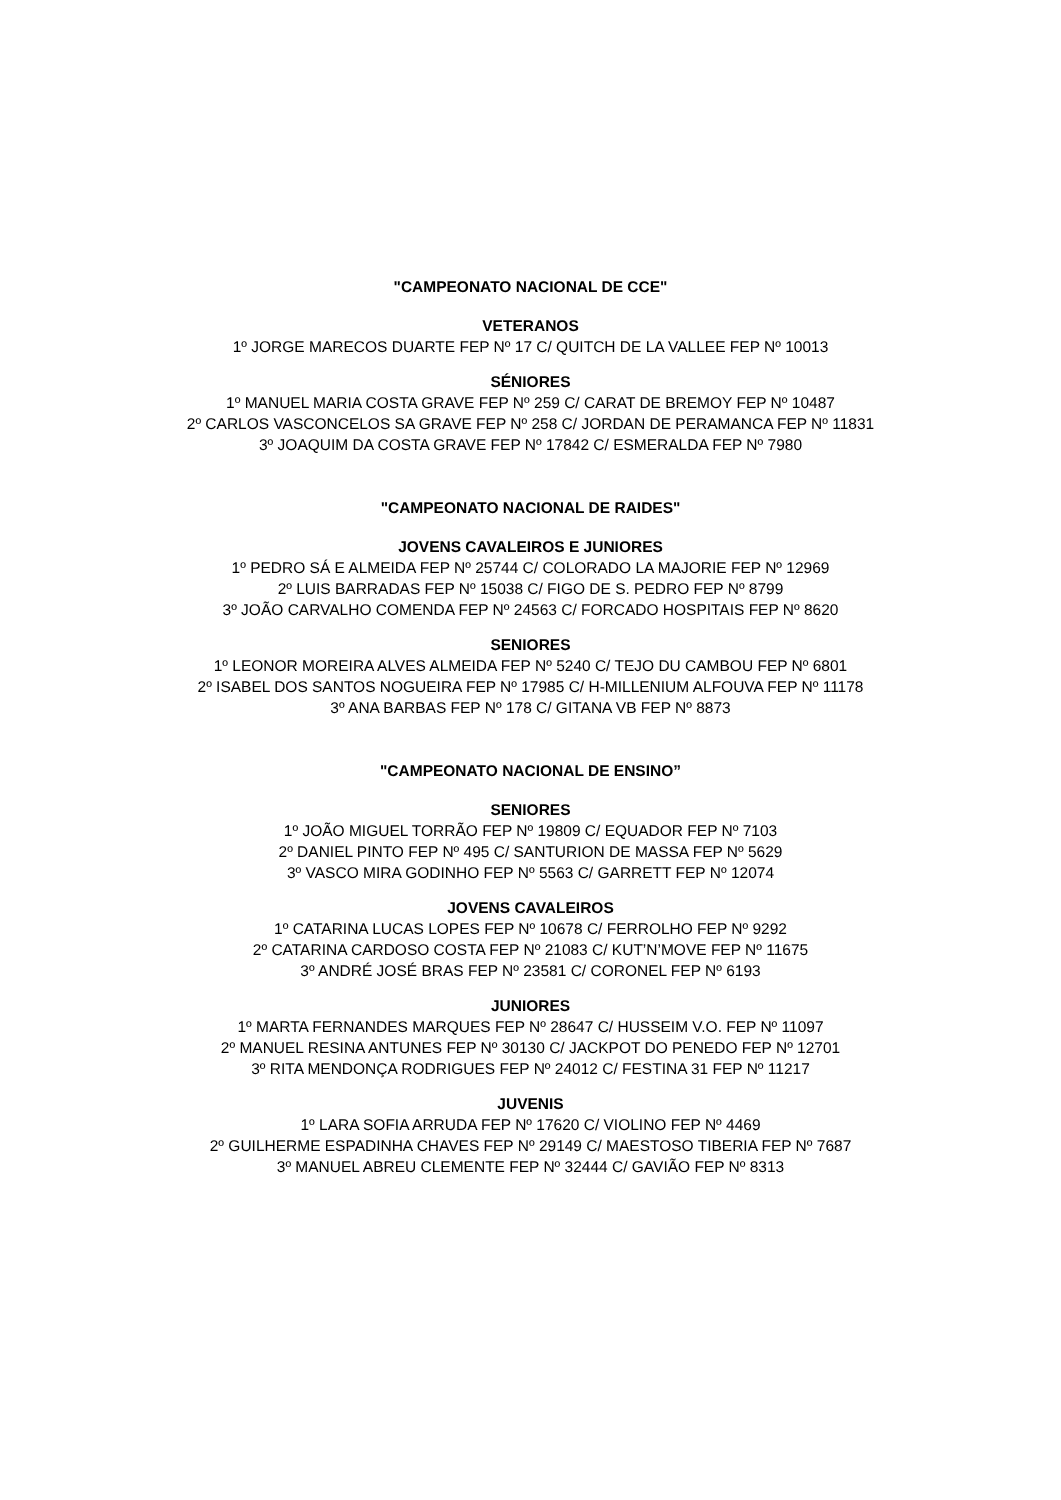"CAMPEONATO NACIONAL DE CCE"
VETERANOS
1º JORGE MARECOS DUARTE FEP Nº 17 C/ QUITCH DE LA VALLEE FEP Nº 10013
SÉNIORES
1º MANUEL MARIA COSTA GRAVE FEP Nº 259 C/ CARAT DE BREMOY FEP Nº 10487
2º CARLOS VASCONCELOS SA GRAVE FEP Nº 258 C/ JORDAN DE PERAMANCA FEP Nº 11831
3º JOAQUIM DA COSTA GRAVE FEP Nº 17842 C/ ESMERALDA FEP Nº 7980
"CAMPEONATO NACIONAL DE RAIDES"
JOVENS CAVALEIROS E JUNIORES
1º PEDRO SÁ E ALMEIDA FEP Nº 25744 C/ COLORADO LA MAJORIE FEP Nº 12969
2º LUIS BARRADAS FEP Nº 15038 C/ FIGO DE S. PEDRO FEP Nº 8799
3º JOÃO CARVALHO COMENDA FEP Nº 24563 C/ FORCADO HOSPITAIS FEP Nº 8620
SENIORES
1º LEONOR MOREIRA ALVES ALMEIDA FEP Nº 5240 C/ TEJO DU CAMBOU FEP Nº 6801
2º ISABEL DOS SANTOS NOGUEIRA FEP Nº 17985 C/ H-MILLENIUM ALFOUVA FEP Nº 11178
3º ANA BARBAS FEP Nº 178 C/ GITANA VB FEP Nº 8873
"CAMPEONATO NACIONAL DE ENSINO”
SENIORES
1º JOÃO MIGUEL TORRÃO FEP Nº 19809 C/ EQUADOR FEP Nº 7103
2º DANIEL PINTO FEP Nº 495 C/ SANTURION DE MASSA FEP Nº 5629
3º VASCO MIRA GODINHO FEP Nº 5563 C/ GARRETT FEP Nº 12074
JOVENS CAVALEIROS
1º CATARINA LUCAS LOPES FEP Nº 10678 C/ FERROLHO FEP Nº 9292
2º CATARINA CARDOSO COSTA FEP Nº 21083 C/ KUT’N’MOVE FEP Nº 11675
3º ANDRÉ JOSÉ BRAS FEP Nº 23581 C/ CORONEL FEP Nº 6193
JUNIORES
1º MARTA FERNANDES MARQUES FEP Nº 28647 C/ HUSSEIM V.O. FEP Nº 11097
2º MANUEL RESINA ANTUNES FEP Nº 30130 C/ JACKPOT DO PENEDO FEP Nº 12701
3º RITA MENDONÇA RODRIGUES FEP Nº 24012 C/ FESTINA 31 FEP Nº 11217
JUVENIS
1º LARA SOFIA ARRUDA FEP Nº 17620 C/ VIOLINO FEP Nº 4469
2º GUILHERME ESPADINHA CHAVES FEP Nº 29149 C/ MAESTOSO TIBERIA FEP Nº 7687
3º MANUEL ABREU CLEMENTE FEP Nº 32444 C/ GAVIÃO FEP Nº 8313